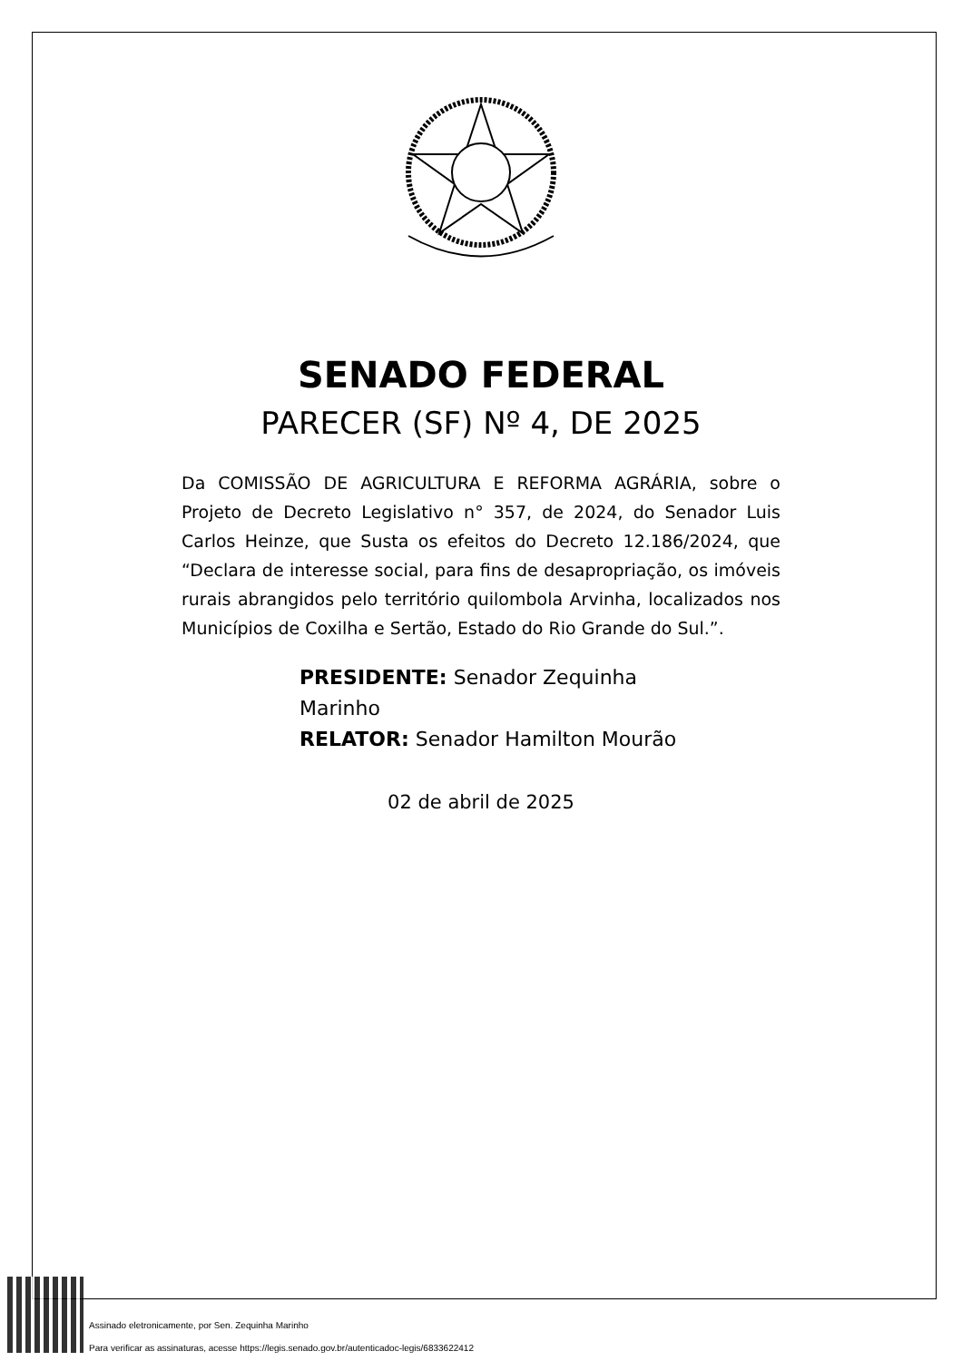SENADO FEDERAL
PARECER (SF) Nº 4, DE 2025
Da COMISSÃO DE AGRICULTURA E REFORMA AGRÁRIA, sobre o Projeto de Decreto Legislativo n° 357, de 2024, do Senador Luis Carlos Heinze, que Susta os efeitos do Decreto 12.186/2024, que “Declara de interesse social, para fins de desapropriação, os imóveis rurais abrangidos pelo território quilombola Arvinha, localizados nos Municípios de Coxilha e Sertão, Estado do Rio Grande do Sul.”.
PRESIDENTE: Senador Zequinha Marinho
RELATOR: Senador Hamilton Mourão
02 de abril de 2025
Assinado eletronicamente, por Sen. Zequinha Marinho
Para verificar as assinaturas, acesse https://legis.senado.gov.br/autenticadoc-legis/6833622412